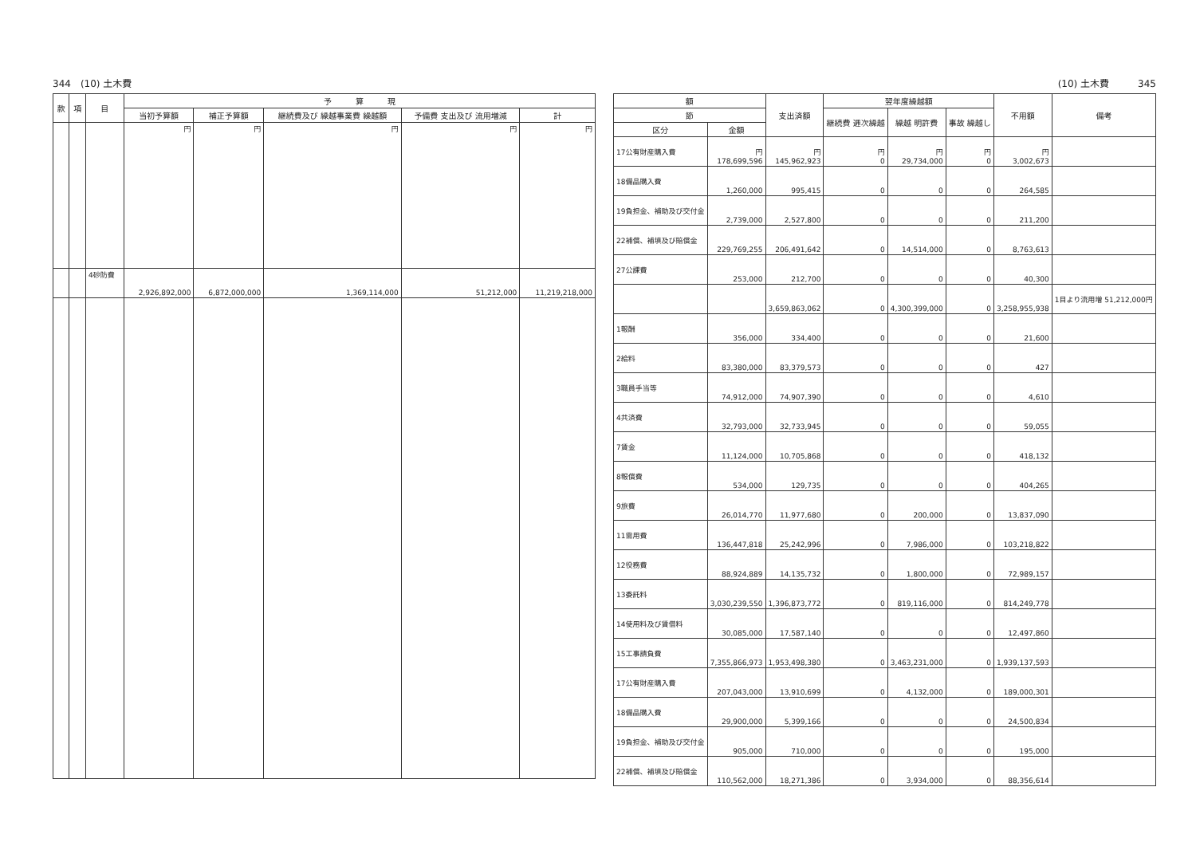344　(10) 土木費
| 款 | 項 | 目 | 予 算 現 | | | | |
| --- | --- | --- | --- | --- | --- | --- | --- |
| | | | 当初予算額 | 補正予算額 | 継続費及び 繰越事業費 繰越額 | 予備費 支出及び 流用増減 | 計 |
| | | | 円 | 円 | 円 | 円 | 円 |
| | | 4砂防費 | 2,926,892,000 | 6,872,000,000 | 1,369,114,000 | 51,212,000 | 11,219,218,000 |
(10) 土木費　　　345
| 額 | | 支出済額 | 翌年度繰越額 | | | 不用額 | 備考 |
| --- | --- | --- | --- | --- | --- | --- | --- |
| 節 | | | 継続費 逓次繰越 | 繰越 明許費 | 事故 繰越し | | |
| 区分 | 金額 | | | | | | |
| 17公有財産購入費 | 円 178,699,596 | 円 145,962,923 | 円 0 | 円 29,734,000 | 円 0 | 円 3,002,673 | |
| 18備品購入費 | 1,260,000 | 995,415 | 0 | 0 | 0 | 264,585 | |
| 19負担金、補助及び交付金 | 2,739,000 | 2,527,800 | 0 | 0 | 0 | 211,200 | |
| 22補償、補填及び賠償金 | 229,769,255 | 206,491,642 | 0 | 14,514,000 | 0 | 8,763,613 | |
| 27公課費 | 253,000 | 212,700 | 0 | 0 | 0 | 40,300 | |
| | | 3,659,863,062 | 0 | 4,300,399,000 | 0 | 3,258,955,938 | 1目より流用増 51,212,000円 |
| 1報酬 | 356,000 | 334,400 | 0 | 0 | 0 | 21,600 | |
| 2給料 | 83,380,000 | 83,379,573 | 0 | 0 | 0 | 427 | |
| 3職員手当等 | 74,912,000 | 74,907,390 | 0 | 0 | 0 | 4,610 | |
| 4共済費 | 32,793,000 | 32,733,945 | 0 | 0 | 0 | 59,055 | |
| 7賃金 | 11,124,000 | 10,705,868 | 0 | 0 | 0 | 418,132 | |
| 8報償費 | 534,000 | 129,735 | 0 | 0 | 0 | 404,265 | |
| 9旅費 | 26,014,770 | 11,977,680 | 0 | 200,000 | 0 | 13,837,090 | |
| 11需用費 | 136,447,818 | 25,242,996 | 0 | 7,986,000 | 0 | 103,218,822 | |
| 12役務費 | 88,924,889 | 14,135,732 | 0 | 1,800,000 | 0 | 72,989,157 | |
| 13委託料 | 3,030,239,550 | 1,396,873,772 | 0 | 819,116,000 | 0 | 814,249,778 | |
| 14使用料及び賃借料 | 30,085,000 | 17,587,140 | 0 | 0 | 0 | 12,497,860 | |
| 15工事請負費 | 7,355,866,973 | 1,953,498,380 | 0 | 3,463,231,000 | 0 | 1,939,137,593 | |
| 17公有財産購入費 | 207,043,000 | 13,910,699 | 0 | 4,132,000 | 0 | 189,000,301 | |
| 18備品購入費 | 29,900,000 | 5,399,166 | 0 | 0 | 0 | 24,500,834 | |
| 19負担金、補助及び交付金 | 905,000 | 710,000 | 0 | 0 | 0 | 195,000 | |
| 22補償、補填及び賠償金 | 110,562,000 | 18,271,386 | 0 | 3,934,000 | 0 | 88,356,614 | |